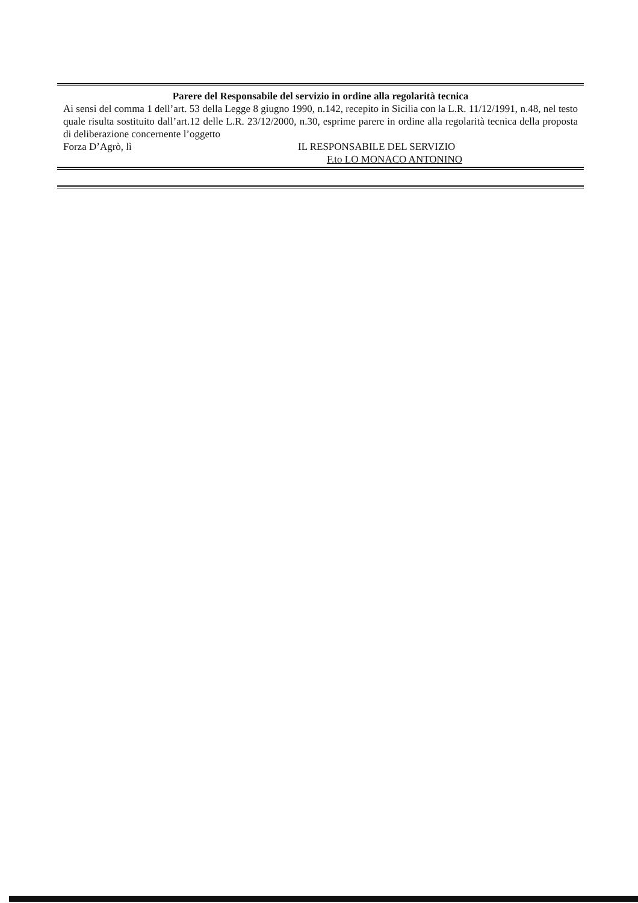Parere del Responsabile del servizio in ordine alla regolarità tecnica
Ai sensi del comma 1 dell’art. 53 della Legge 8 giugno 1990, n.142, recepito in Sicilia con la L.R. 11/12/1991, n.48, nel testo quale risulta sostituito dall’art.12 delle L.R. 23/12/2000, n.30, esprime parere in ordine alla regolarità tecnica della proposta di deliberazione concernente l’oggetto
Forza D’Agrò, lì IL RESPONSABILE DEL SERVIZIO
F.to LO MONACO ANTONINO